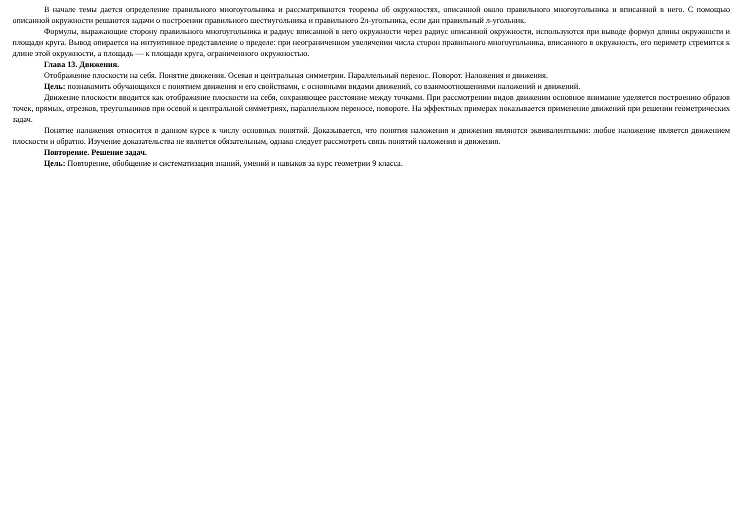В начале темы дается определение правильного многоугольника и рассматриваются теоремы об окружностях, описанной около правильного многоугольника и вписанной в него. С помощью описанной окружности решаются задачи о построении правильного шестиугольника и правильного 2л-угольника, если дан правильный л-угольник.
Формулы, выражающие сторону правильного многоугольника и радиус вписанной в него окружности через радиус описанной окружности, используются при выводе формул длины окружности и площади круга. Вывод опирается на интуитивное представление о пределе: при неограниченном увеличении числа сторон правильного многоугольника, вписанного в окружность, его периметр стремится к длине этой окружности, а площадь — к площади круга, ограниченного окружностью.
Глава 13. Движения.
Отображение плоскости на себя. Понятие движения. Осевая и центральная симметрии. Параллельный перенос. Поворот. Наложения и движения.
Цель: познакомить обучающихся с понятием движения и его свойствами, с основными видами движений, со взаимоотношениями наложений и движений.
Движение плоскости вводится как отображение плоскости на себя, сохраняющее расстояние между точками. При рассмотрении видов движении основное внимание уделяется построению образов точек, прямых, отрезков, треугольников при осевой и центральной симметриях, параллельном переносе, повороте. На эффектных примерах показывается применение движений при решении геометрических задач.
Понятие наложения относится в данном курсе к числу основных понятий. Доказывается, что понятия наложения и движения являются эквивалентными: любое наложение является движением плоскости и обратно. Изучение доказательства не является обязательным, однако следует рассмотреть связь понятий наложения и движения.
Повторение. Решение задач.
Цель: Повторение, обобщение и систематизация знаний, умений и навыков за курс геометрии 9 класса.